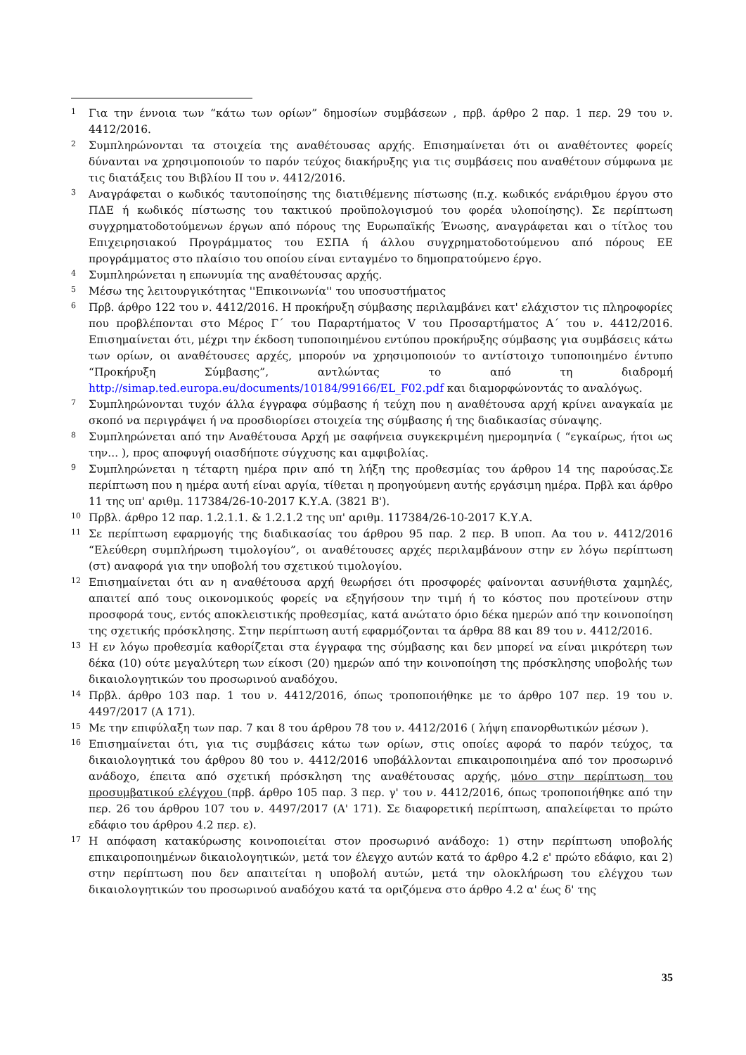<sup>1</sup>
Για την έννοια των “κάτω των ορίων” δημοσίων συμβάσεων , πρβ. άρθρο 2 παρ. 1 περ. 29 του ν. 4412/2016.
<sup>2</sup>
Συμπληρώνονται τα στοιχεία της αναθέτουσας αρχής. Επισημαίνεται ότι οι αναθέτοντες φορείς δύνανται να χρησιμοποιούν το παρόν τεύχος διακήρυξης για τις συμβάσεις που αναθέτουν σύμφωνα με τις διατάξεις του Βιβλίου ΙΙ του ν. 4412/2016.
<sup>3</sup>
Αναγράφεται ο κωδικός ταυτοποίησης της διατιθέμενης πίστωσης (π.χ. κωδικός ενάριθμου έργου στο ΠΔΕ ή κωδικός πίστωσης του τακτικού προϋπολογισμού του φορέα υλοποίησης). Σε περίπτωση συγχρηματοδοτούμενων έργων από πόρους της Ευρωπαϊκής Ένωσης, αναγράφεται και ο τίτλος του Επιχειρησιακού Προγράμματος του ΕΣΠΑ ή άλλου συγχρηματοδοτούμενου από πόρους ΕΕ προγράμματος στο πλαίσιο του οποίου είναι ενταγμένο το δημοπρατούμενο έργο.
<sup>4</sup>
Συμπληρώνεται η επωνυμία της αναθέτουσας αρχής.
<sup>5</sup>
Μέσω της λειτουργικότητας ''Επικοινωνία'' του υποσυστήματος
<sup>6</sup>
Πρβ. άρθρο 122 του ν. 4412/2016. Η προκήρυξη σύμβασης περιλαμβάνει κατ' ελάχιστον τις πληροφορίες που προβλέπονται στο Μέρος Γ΄ του Παραρτήματος V του Προσαρτήματος Α΄ του ν. 4412/2016. Επισημαίνεται ότι, μέχρι την έκδοση τυποποιημένου εντύπου προκήρυξης σύμβασης για συμβάσεις κάτω των ορίων, οι αναθέτουσες αρχές, μπορούν να χρησιμοποιούν το αντίστοιχο τυποποιημένο έντυπο “Προκήρυξη Σύμβασης”, αντλώντας το από τη διαδρομή http://simap.ted.europa.eu/documents/10184/99166/EL_F02.pdf και διαμορφώνοντάς το αναλόγως.
<sup>7</sup>
Συμπληρώνονται τυχόν άλλα έγγραφα σύμβασης ή τεύχη που η αναθέτουσα αρχή κρίνει αναγκαία με σκοπό να περιγράψει ή να προσδιορίσει στοιχεία της σύμβασης ή της διαδικασίας σύναψης.
<sup>8</sup>
Συμπληρώνεται από την Αναθέτουσα Αρχή με σαφήνεια συγκεκριμένη ημερομηνία ( “εγκαίρως, ήτοι ως την... ), προς αποφυγή οιασδήποτε σύγχυσης και αμφιβολίας.
<sup>9</sup>
Συμπληρώνεται η τέταρτη ημέρα πριν από τη λήξη της προθεσμίας του άρθρου 14 της παρούσας.Σε περίπτωση που η ημέρα αυτή είναι αργία, τίθεται η προηγούμενη αυτής εργάσιμη ημέρα. Πρβλ και άρθρο 11 της υπ' αριθμ. 117384/26-10-2017 Κ.Υ.Α. (3821 Β').
<sup>10</sup>
Πρβλ. άρθρο 12 παρ. 1.2.1.1. & 1.2.1.2 της υπ' αριθμ. 117384/26-10-2017 Κ.Υ.Α.
<sup>11</sup>
Σε περίπτωση εφαρμογής της διαδικασίας του άρθρου 95 παρ. 2 περ. Β υποπ. Αα του ν. 4412/2016 “Ελεύθερη συμπλήρωση τιμολογίου”, οι αναθέτουσες αρχές περιλαμβάνουν στην εν λόγω περίπτωση (στ) αναφορά για την υποβολή του σχετικού τιμολογίου.
<sup>12</sup>
Επισημαίνεται ότι αν η αναθέτουσα αρχή θεωρήσει ότι προσφορές φαίνονται ασυνήθιστα χαμηλές, απαιτεί από τους οικονομικούς φορείς να εξηγήσουν την τιμή ή το κόστος που προτείνουν στην προσφορά τους, εντός αποκλειστικής προθεσμίας, κατά ανώτατο όριο δέκα ημερών από την κοινοποίηση της σχετικής πρόσκλησης. Στην περίπτωση αυτή εφαρμόζονται τα άρθρα 88 και 89 του ν. 4412/2016.
<sup>13</sup>
Η εν λόγω προθεσμία καθορίζεται στα έγγραφα της σύμβασης και δεν μπορεί να είναι μικρότερη των δέκα (10) ούτε μεγαλύτερη των είκοσι (20) ημερών από την κοινοποίηση της πρόσκλησης υποβολής των δικαιολογητικών του προσωρινού αναδόχου.
<sup>14</sup>
Πρβλ. άρθρο 103 παρ. 1 του ν. 4412/2016, όπως τροποποιήθηκε με το άρθρο 107 περ. 19 του ν. 4497/2017 (Α 171).
<sup>15</sup>
Με την επιφύλαξη των παρ. 7 και 8 του άρθρου 78 του ν. 4412/2016 ( λήψη επανορθωτικών μέσων ).
<sup>16</sup>
Επισημαίνεται ότι, για τις συμβάσεις κάτω των ορίων, στις οποίες αφορά το παρόν τεύχος, τα δικαιολογητικά του άρθρου 80 του ν. 4412/2016 υποβάλλονται επικαιροποιημένα από τον προσωρινό ανάδοχο, έπειτα από σχετική πρόσκληση της αναθέτουσας αρχής, μόνο στην περίπτωση του προσυμβατικού ελέγχου (πρβ. άρθρο 105 παρ. 3 περ. γ' του ν. 4412/2016, όπως τροποποιήθηκε από την περ. 26 του άρθρου 107 του ν. 4497/2017 (Α' 171). Σε διαφορετική περίπτωση, απαλείφεται το πρώτο εδάφιο του άρθρου 4.2 περ. ε).
<sup>17</sup>
Η απόφαση κατακύρωσης κοινοποιείται στον προσωρινό ανάδοχο: 1) στην περίπτωση υποβολής επικαιροποιημένων δικαιολογητικών, μετά τον έλεγχο αυτών κατά το άρθρο 4.2 ε' πρώτο εδάφιο, και 2) στην περίπτωση που δεν απαιτείται η υποβολή αυτών, μετά την ολοκλήρωση του ελέγχου των δικαιολογητικών του προσωρινού αναδόχου κατά τα οριζόμενα στο άρθρο 4.2 α' έως δ' της
35